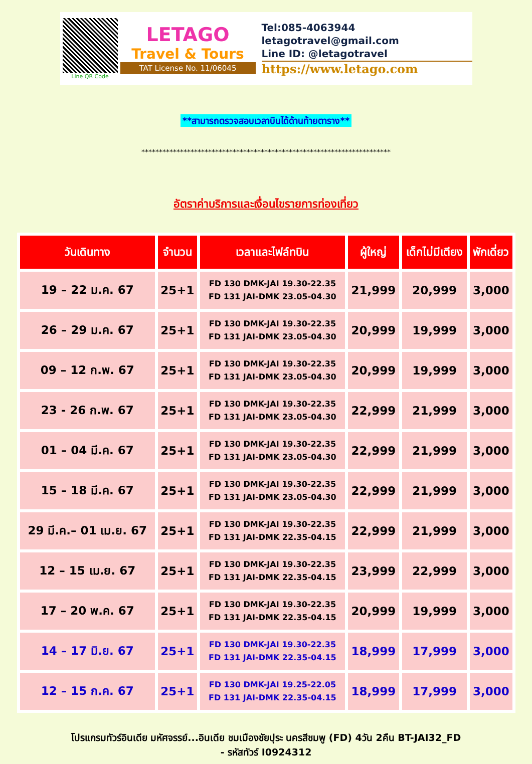Line QR Code
LETAGO
Travel & Tours
TAT License No. 11/06045
Tel:085-4063944
letagotravel@gmail.com
Line ID: @letagotravel
https://www.letago.com
**สามารถตรวจสอบเวลาบินได้ด้านท้ายตาราง**
***********************************************************************
อัตราค่าบริการและเงื่อนไขรายการท่องเที่ยว
| วันเดินทาง | จำนวน | เวลาและไฟล์ทบิน | ผู้ใหญ่ | เด็กไม่มีเตียง | พักเดี่ยว |
| --- | --- | --- | --- | --- | --- |
| 19 – 22 ม.ค. 67 | 25+1 | FD 130 DMK-JAI 19.30-22.35 FD 131 JAI-DMK 23.05-04.30 | 21,999 | 20,999 | 3,000 |
| 26 – 29 ม.ค. 67 | 25+1 | FD 130 DMK-JAI 19.30-22.35 FD 131 JAI-DMK 23.05-04.30 | 20,999 | 19,999 | 3,000 |
| 09 – 12 ก.พ. 67 | 25+1 | FD 130 DMK-JAI 19.30-22.35 FD 131 JAI-DMK 23.05-04.30 | 20,999 | 19,999 | 3,000 |
| 23 - 26 ก.พ. 67 | 25+1 | FD 130 DMK-JAI 19.30-22.35 FD 131 JAI-DMK 23.05-04.30 | 22,999 | 21,999 | 3,000 |
| 01 – 04 มี.ค. 67 | 25+1 | FD 130 DMK-JAI 19.30-22.35 FD 131 JAI-DMK 23.05-04.30 | 22,999 | 21,999 | 3,000 |
| 15 – 18 มี.ค. 67 | 25+1 | FD 130 DMK-JAI 19.30-22.35 FD 131 JAI-DMK 23.05-04.30 | 22,999 | 21,999 | 3,000 |
| 29 มี.ค.– 01 เม.ย. 67 | 25+1 | FD 130 DMK-JAI 19.30-22.35 FD 131 JAI-DMK 22.35-04.15 | 22,999 | 21,999 | 3,000 |
| 12 – 15 เม.ย. 67 | 25+1 | FD 130 DMK-JAI 19.30-22.35 FD 131 JAI-DMK 22.35-04.15 | 23,999 | 22,999 | 3,000 |
| 17 – 20 พ.ค. 67 | 25+1 | FD 130 DMK-JAI 19.30-22.35 FD 131 JAI-DMK 22.35-04.15 | 20,999 | 19,999 | 3,000 |
| 14 – 17 มิ.ย. 67 | 25+1 | FD 130 DMK-JAI 19.30-22.35 FD 131 JAI-DMK 22.35-04.15 | 18,999 | 17,999 | 3,000 |
| 12 – 15 ก.ค. 67 | 25+1 | FD 130 DMK-JAI 19.25-22.05 FD 131 JAI-DMK 22.35-04.15 | 18,999 | 17,999 | 3,000 |
โปรแกรมทัวร์อินเดีย มหัศจรรย์...อินเดีย ชมเมืองชัยปุระ นครสีชมพู (FD) 4วัน 2คืน BT-JAI32_FD
- รหัสทัวร์ I0924312